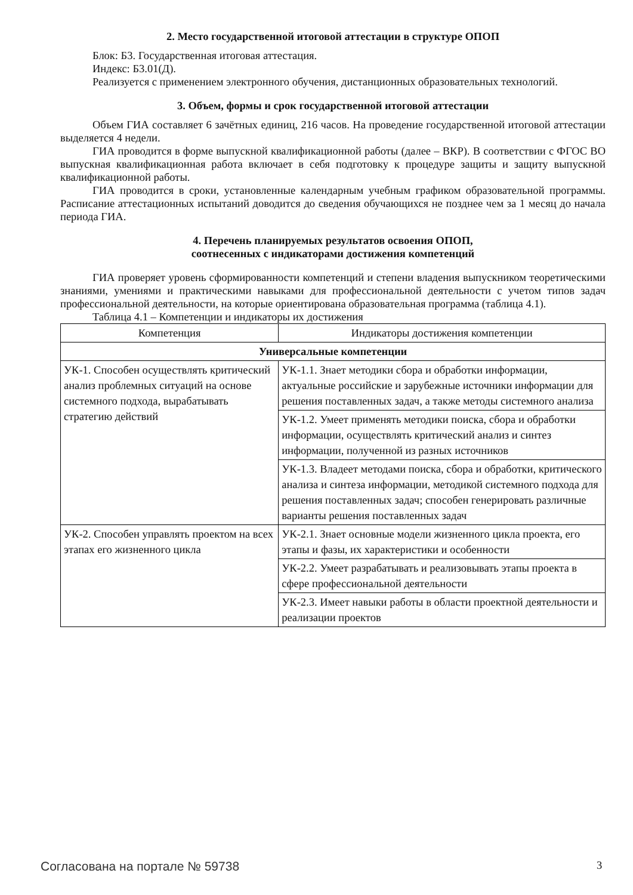2. Место государственной итоговой аттестации в структуре ОПОП
Блок: Б3. Государственная итоговая аттестация.
Индекс: Б3.01(Д).
Реализуется с применением электронного обучения, дистанционных образовательных технологий.
3. Объем, формы и срок государственной итоговой аттестации
Объем ГИА составляет 6 зачётных единиц, 216 часов. На проведение государственной итоговой аттестации выделяется 4 недели.
ГИА проводится в форме выпускной квалификационной работы (далее – ВКР). В соответствии с ФГОС ВО выпускная квалификационная работа включает в себя подготовку к процедуре защиты и защиту выпускной квалификационной работы.
ГИА проводится в сроки, установленные календарным учебным графиком образовательной программы. Расписание аттестационных испытаний доводится до сведения обучающихся не позднее чем за 1 месяц до начала периода ГИА.
4. Перечень планируемых результатов освоения ОПОП,
соотнесенных с индикаторами достижения компетенций
ГИА проверяет уровень сформированности компетенций и степени владения выпускником теоретическими знаниями, умениями и практическими навыками для профессиональной деятельности с учетом типов задач профессиональной деятельности, на которые ориентирована образовательная программа (таблица 4.1).
Таблица 4.1 – Компетенции и индикаторы их достижения
| Компетенция | Индикаторы достижения компетенции |
| --- | --- |
| Универсальные компетенции | |
| УК-1. Способен осуществлять критический анализ проблемных ситуаций на основе системного подхода, вырабатывать стратегию действий | УК-1.1. Знает методики сбора и обработки информации, актуальные российские и зарубежные источники информации для решения поставленных задач, а также методы системного анализа |
| | УК-1.2. Умеет применять методики поиска, сбора и обработки информации, осуществлять критический анализ и синтез информации, полученной из разных источников |
| | УК-1.3. Владеет методами поиска, сбора и обработки, критического анализа и синтеза информации, методикой системного подхода для решения поставленных задач; способен генерировать различные варианты решения поставленных задач |
| УК-2. Способен управлять проектом на всех этапах его жизненного цикла | УК-2.1. Знает основные модели жизненного цикла проекта, его этапы и фазы, их характеристики и особенности |
| | УК-2.2. Умеет разрабатывать и реализовывать этапы проекта в сфере профессиональной деятельности |
| | УК-2.3. Имеет навыки работы в области проектной деятельности и реализации проектов |
Согласована на портале № 59738 3